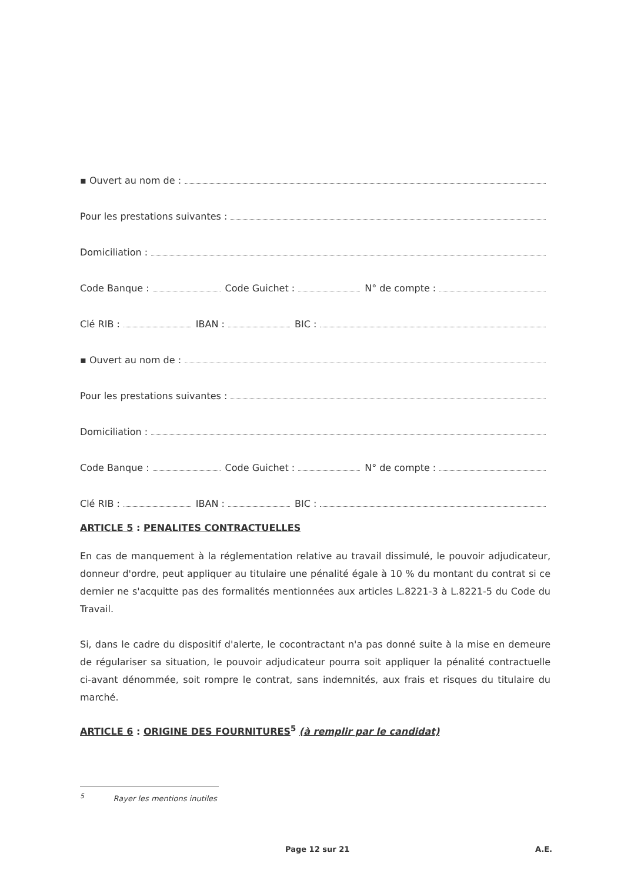▪ Ouvert au nom de :
Pour les prestations suivantes :
Domiciliation :
Code Banque :
Code Guichet :
N° de compte :
Clé RIB :
IBAN :
BIC :
▪ Ouvert au nom de :
Pour les prestations suivantes :
Domiciliation :
Code Banque :
Code Guichet :
N° de compte :
Clé RIB :
IBAN :
BIC :
ARTICLE 5 : PENALITES CONTRACTUELLES
En cas de manquement à la réglementation relative au travail dissimulé, le pouvoir adjudicateur, donneur d'ordre, peut appliquer au titulaire une pénalité égale à 10 % du montant du contrat si ce dernier ne s'acquitte pas des formalités mentionnées aux articles L.8221-3 à L.8221-5 du Code du Travail.
Si, dans le cadre du dispositif d'alerte, le cocontractant n'a pas donné suite à la mise en demeure de régulariser sa situation, le pouvoir adjudicateur pourra soit appliquer la pénalité contractuelle ci-avant dénommée, soit rompre le contrat, sans indemnités, aux frais et risques du titulaire du marché.
ARTICLE 6 : ORIGINE DES FOURNITURES<sup>5</sup> (à remplir par le candidat)
<sup>5</sup> Rayer les mentions inutiles
Page 12 sur 21 A.E.